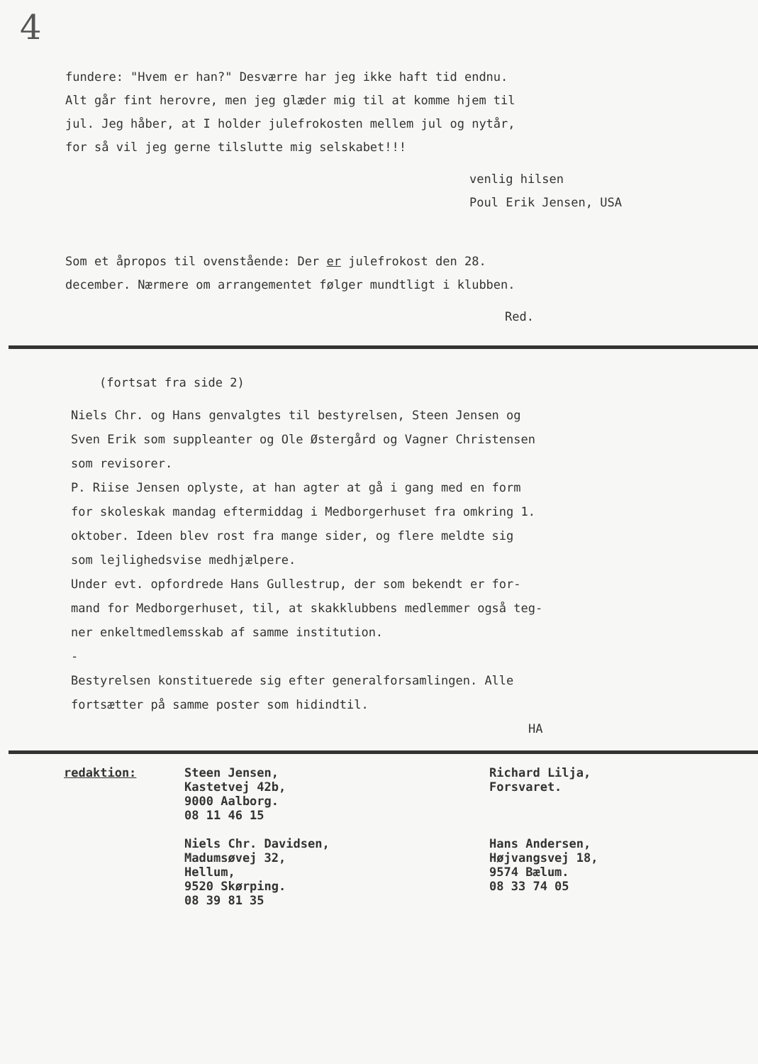4
fundere: "Hvem er han?" Desværre har jeg ikke haft tid endnu.
Alt går fint herovre, men jeg glæder mig til at komme hjem til
jul. Jeg håber, at I holder julefrokosten mellem jul og nytår,
for så vil jeg gerne tilslutte mig selskabet!!!
venlig hilsen
Poul Erik Jensen, USA
Som et åpropos til ovenstående: Der er julefrokost den 28.
december. Nærmere om arrangementet følger mundtligt i klubben.
Red.
(fortsat fra side 2)
Niels Chr. og Hans genvalgtes til bestyrelsen, Steen Jensen og
Sven Erik som suppleanter og Ole Østergård og Vagner Christensen
som revisorer.
P. Riise Jensen oplyste, at han agter at gå i gang med en form
for skoleskak mandag eftermiddag i Medborgerhuset fra omkring 1.
oktober. Ideen blev rost fra mange sider, og flere meldte sig
som lejlighedsvise medhjælpere.
Under evt. opfordrede Hans Gullestrup, der som bekendt er for-
mand for Medborgerhuset, til, at skakklubbens medlemmer også teg-
ner enkeltmedlemsskab af samme institution.
-
Bestyrelsen konstituerede sig efter generalforsamlingen. Alle
fortsætter på samme poster som hidindtil.
HA
redaktion:
Steen Jensen,
Kastetvej 42b,
9000 Aalborg.
08 11 46 15
Niels Chr. Davidsen,
Madumsøvej 32,
Hellum,
9520 Skørping.
08 39 81 35
Richard Lilja,
Forsvaret.
Hans Andersen,
Højvangsvej 18,
9574 Bælum.
08 33 74 05